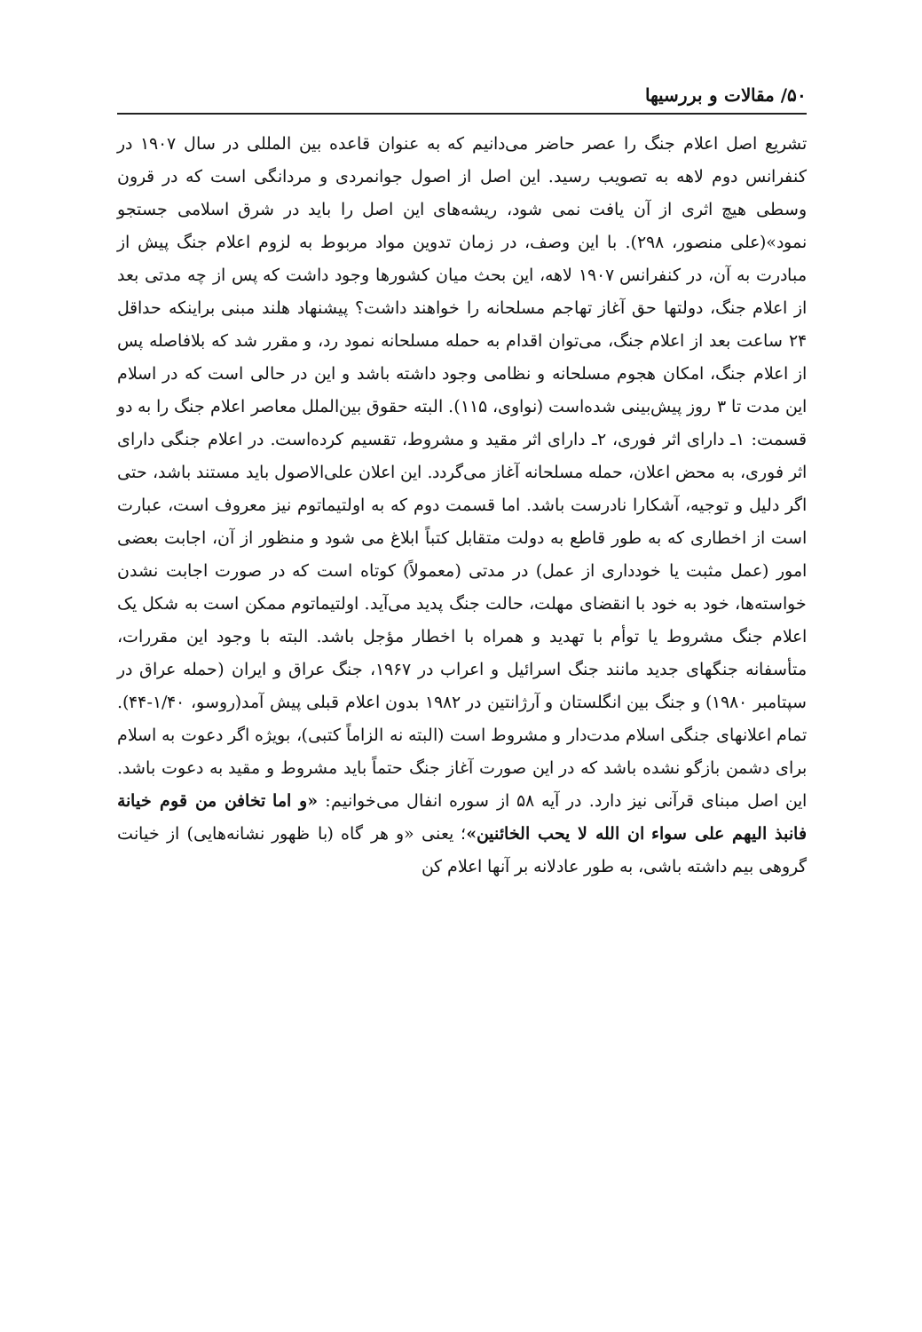۵۰/ مقالات و بررسیها
تشریع اصل اعلام جنگ را عصر حاضر می‌دانیم که به عنوان قاعده بین المللی در سال ۱۹۰۷ در کنفرانس دوم لاهه به تصویب رسید. این اصل از اصول جوانمردی و مردانگی است که در قرون وسطی هیچ اثری از آن یافت نمی شود، ریشه‌های این اصل را باید در شرق اسلامی جستجو نمود»(علی منصور، ۲۹۸). با این وصف، در زمان تدوین مواد مربوط به لزوم اعلام جنگ پیش از مبادرت به آن، در کنفرانس ۱۹۰۷ لاهه، این بحث میان کشورها وجود داشت که پس از چه مدتی بعد از اعلام جنگ، دولتها حق آغاز تهاجم مسلحانه را خواهند داشت؟ پیشنهاد هلند مبنی براینکه حداقل ۲۴ ساعت بعد از اعلام جنگ، می‌توان اقدام به حمله مسلحانه نمود رد، و مقرر شد که بلافاصله پس از اعلام جنگ، امکان هجوم مسلحانه و نظامی وجود داشته باشد و این در حالی است که در اسلام این مدت تا ۳ روز پیش‌بینی شده‌است (نواوی، ۱۱۵). البته حقوق بین‌الملل معاصر اعلام جنگ را به دو قسمت: ۱ـ دارای اثر فوری، ۲ـ دارای اثر مقید و مشروط، تقسیم کرده‌است. در اعلام جنگی دارای اثر فوری، به محض اعلان، حمله مسلحانه آغاز می‌گردد. این اعلان علی‌الاصول باید مستند باشد، حتی اگر دلیل و توجیه، آشکارا نادرست باشد. اما قسمت دوم که به اولتیماتوم نیز معروف است، عبارت است از اخطاری که به طور قاطع به دولت متقابل کتباً ابلاغ می شود و منظور از آن، اجابت بعضی امور (عمل مثبت یا خودداری از عمل) در مدتی (معمولاً) کوتاه است که در صورت اجابت نشدن خواسته‌ها، خود به خود با انقضای مهلت، حالت جنگ پدید می‌آید. اولتیماتوم ممکن است به شکل یک اعلام جنگ مشروط یا توأم با تهدید و همراه با اخطار مؤجل باشد. البته با وجود این مقررات، متأسفانه جنگهای جدید مانند جنگ اسرائیل و اعراب در ۱۹۶۷، جنگ عراق و ایران (حمله عراق در سپتامبر ۱۹۸۰) و جنگ بین انگلستان و آرژانتین در ۱۹۸۲ بدون اعلام قبلی پیش آمد(روسو، ۱/۴۰-۴۴). تمام اعلانهای جنگی اسلام مدت‌دار و مشروط است (البته نه الزاماً کتبی)، بویژه اگر دعوت به اسلام برای دشمن بازگو نشده باشد که در این صورت آغاز جنگ حتماً باید مشروط و مقید به دعوت باشد. این اصل مبنای قرآنی نیز دارد. در آیه ۵۸ از سوره انفال می‌خوانیم: «و اما تخافن من قوم خیانة فانبذ الیهم علی سواء ان الله لا یحب الخائنین»؛ یعنی «و هر گاه (با ظهور نشانه‌هایی) از خیانت گروهی بیم داشته باشی، به طور عادلانه بر آنها اعلام کن